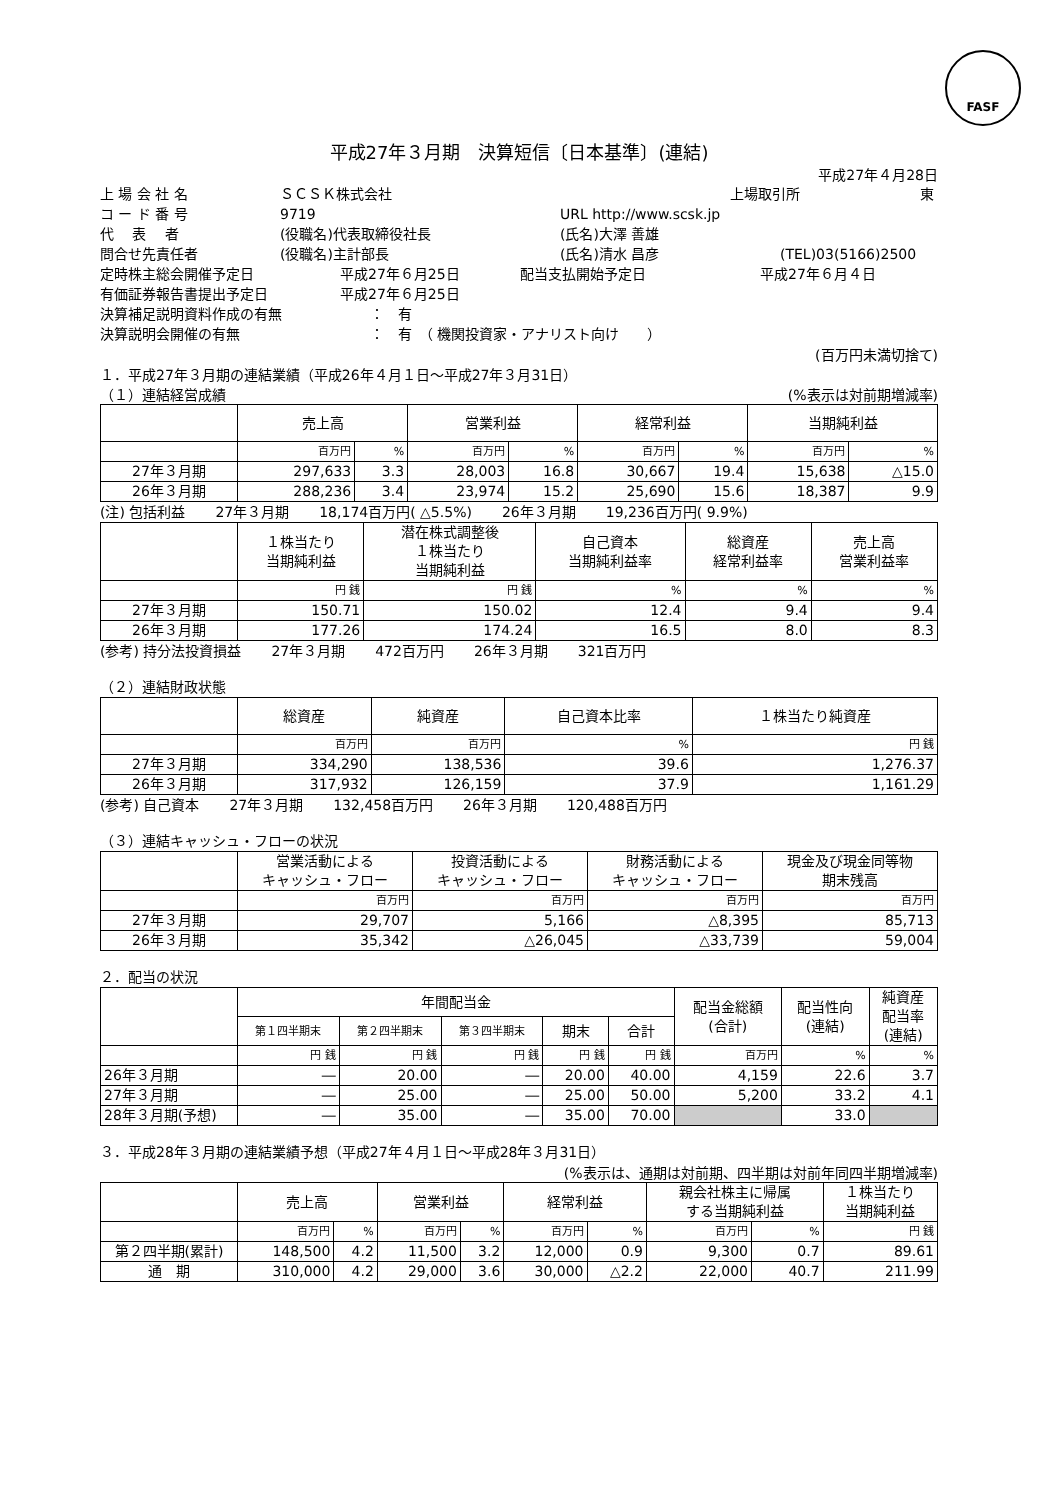FASF
平成27年３月期　決算短信〔日本基準〕(連結)
平成27年４月28日
上 場 会 社 名 ＳＣＳＫ株式会社 上場取引所 東
コ ー ド 番 号 9719 URL http://www.scsk.jp
代　 表　 者 (役職名)代表取締役社長 (氏名)大澤 善雄
問合せ先責任者 (役職名)主計部長 (氏名)清水 昌彦 (TEL)03(5166)2500
定時株主総会開催予定日 平成27年６月25日 配当支払開始予定日 平成27年６月４日
有価証券報告書提出予定日 平成27年６月25日
決算補足説明資料作成の有無 ：　有
決算説明会開催の有無 ：　有　（ 機関投資家・アナリスト向け　　）
(百万円未満切捨て)
１．平成27年３月期の連結業績（平成26年４月１日～平成27年３月31日）
（１）連結経営成績 (%表示は対前期増減率)
| | 売上高 | | 営業利益 | | 経常利益 | | 当期純利益 | |
| --- | --- | --- | --- | --- | --- | --- | --- | --- |
| | 百万円 | % | 百万円 | % | 百万円 | % | 百万円 | % |
| 27年３月期 | 297,633 | 3.3 | 28,003 | 16.8 | 30,667 | 19.4 | 15,638 | △15.0 |
| 26年３月期 | 288,236 | 3.4 | 23,974 | 15.2 | 25,690 | 15.6 | 18,387 | 9.9 |
(注) 包括利益 27年３月期 18,174百万円( △5.5%) 26年３月期 19,236百万円( 9.9%)
| | １株当たり 当期純利益 | 潜在株式調整後 １株当たり 当期純利益 | 自己資本 当期純利益率 | 総資産 経常利益率 | 売上高 営業利益率 |
| --- | --- | --- | --- | --- | --- |
| | 円 銭 | 円 銭 | % | % | % |
| 27年３月期 | 150.71 | 150.02 | 12.4 | 9.4 | 9.4 |
| 26年３月期 | 177.26 | 174.24 | 16.5 | 8.0 | 8.3 |
(参考) 持分法投資損益 27年３月期 472百万円 26年３月期 321百万円
（２）連結財政状態
| | 総資産 | 純資産 | 自己資本比率 | １株当たり純資産 |
| --- | --- | --- | --- | --- |
| | 百万円 | 百万円 | % | 円 銭 |
| 27年３月期 | 334,290 | 138,536 | 39.6 | 1,276.37 |
| 26年３月期 | 317,932 | 126,159 | 37.9 | 1,161.29 |
(参考) 自己資本 27年３月期 132,458百万円 26年３月期 120,488百万円
（３）連結キャッシュ・フローの状況
| | 営業活動による キャッシュ・フロー | 投資活動による キャッシュ・フロー | 財務活動による キャッシュ・フロー | 現金及び現金同等物 期末残高 |
| --- | --- | --- | --- | --- |
| | 百万円 | 百万円 | 百万円 | 百万円 |
| 27年３月期 | 29,707 | 5,166 | △8,395 | 85,713 |
| 26年３月期 | 35,342 | △26,045 | △33,739 | 59,004 |
２．配当の状況
| | 年間配当金 | | | | | 配当金総額 (合計) | 配当性向 (連結) | 純資産 配当率 (連結) |
| --- | --- | --- | --- | --- | --- | --- | --- | --- |
| | 第１四半期末 | 第２四半期末 | 第３四半期末 | 期末 | 合計 | | | |
| | 円 銭 | 円 銭 | 円 銭 | 円 銭 | 円 銭 | 百万円 | % | % |
| 26年３月期 | ― | 20.00 | ― | 20.00 | 40.00 | 4,159 | 22.6 | 3.7 |
| 27年３月期 | ― | 25.00 | ― | 25.00 | 50.00 | 5,200 | 33.2 | 4.1 |
| 28年３月期(予想) | ― | 35.00 | ― | 35.00 | 70.00 | | 33.0 | |
３．平成28年３月期の連結業績予想（平成27年４月１日～平成28年３月31日）
(%表示は、通期は対前期、四半期は対前年同四半期増減率)
| | 売上高 | | 営業利益 | | 経常利益 | | 親会社株主に帰属 する当期純利益 | | １株当たり 当期純利益 |
| --- | --- | --- | --- | --- | --- | --- | --- | --- | --- |
| | 百万円 | % | 百万円 | % | 百万円 | % | 百万円 | % | 円 銭 |
| 第２四半期(累計) | 148,500 | 4.2 | 11,500 | 3.2 | 12,000 | 0.9 | 9,300 | 0.7 | 89.61 |
| 通 期 | 310,000 | 4.2 | 29,000 | 3.6 | 30,000 | △2.2 | 22,000 | 40.7 | 211.99 |